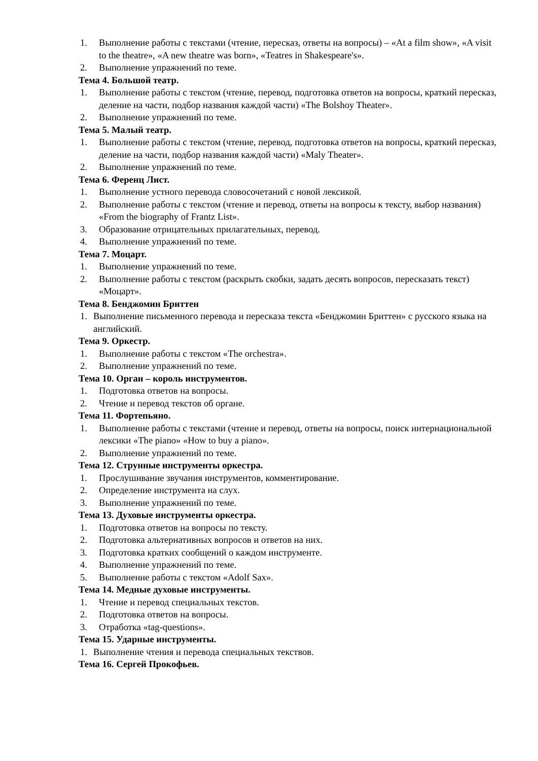1. Выполнение работы с текстами (чтение, пересказ, ответы на вопросы) – «At a film show», «A visit to the theatre», «A new theatre was born», «Teatres in Shakespeare's».
2. Выполнение упражнений по теме.
Тема 4. Большой театр.
1. Выполнение работы с текстом (чтение, перевод, подготовка ответов на вопросы, краткий пересказ, деление на части, подбор названия каждой части) «The Bolshoy Theater».
2. Выполнение упражнений по теме.
Тема 5. Малый театр.
1. Выполнение работы с текстом (чтение, перевод, подготовка ответов на вопросы, краткий пересказ, деление на части, подбор названия каждой части) «Maly Theater».
2. Выполнение упражнений по теме.
Тема 6. Ференц Лист.
1. Выполнение устного перевода словосочетаний с новой лексикой.
2. Выполнение работы с текстом (чтение и перевод, ответы на вопросы к тексту, выбор названия) «From the biography of Frantz List».
3. Образование отрицательных прилагательных, перевод.
4. Выполнение упражнений по теме.
Тема 7. Моцарт.
1. Выполнение упражнений по теме.
2. Выполнение работы с текстом (раскрыть скобки, задать десять вопросов, пересказать текст) «Моцарт».
Тема 8. Бенджомин Бриттен
1. Выполнение письменного перевода и пересказа текста «Бенджомин Бриттен» с русского языка на английский.
Тема 9. Оркестр.
1. Выполнение работы с текстом «The orchestra».
2. Выполнение упражнений по теме.
Тема 10. Орган – король инструментов.
1. Подготовка ответов на вопросы.
2. Чтение и перевод текстов об органе.
Тема 11. Фортепьяно.
1. Выполнение работы с текстами (чтение и перевод, ответы на вопросы, поиск интернациональной лексики «The piano» «How to buy a piano».
2. Выполнение упражнений по теме.
Тема 12. Струнные инструменты оркестра.
1. Прослушивание звучания инструментов, комментирование.
2. Определение инструмента на слух.
3. Выполнение упражнений по теме.
Тема 13. Духовые инструменты оркестра.
1. Подготовка ответов на вопросы по тексту.
2. Подготовка альтернативных вопросов и ответов на них.
3. Подготовка кратких сообщений о каждом инструменте.
4. Выполнение упражнений по теме.
5. Выполнение работы с текстом «Adolf Sax».
Тема 14. Медные духовые инструменты.
1. Чтение и перевод специальных текстов.
2. Подготовка ответов на вопросы.
3. Отработка «tag-questions».
Тема 15. Ударные инструменты.
1. Выполнение чтения и перевода специальных текствов.
Тема 16. Сергей Прокофьев.